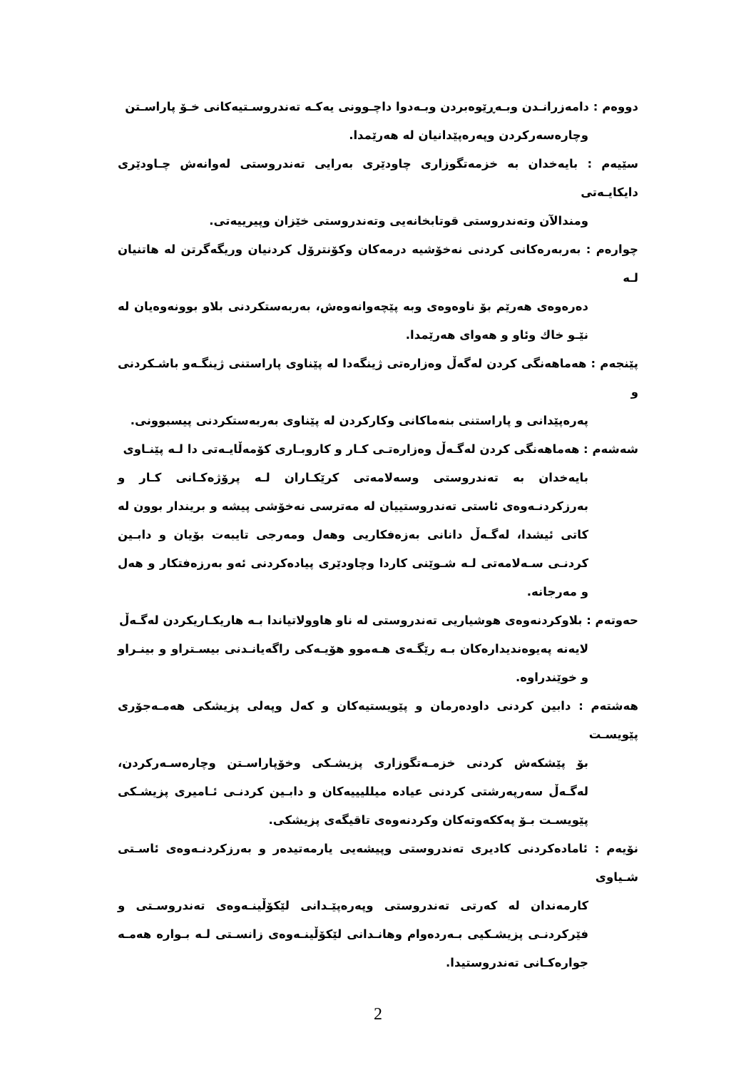دووەم : دامەزرانـدن وبـەڕێوەبردن وبـەدوا داچـوونی یەکـە تەندروسـتیەکانی خـۆ پاراسـتن
وچارەسەرکردن وپەرەپێدانیان لە هەرێمدا.
سێیەم : بایەخدان بە خزمەتگوزاری چاودێری بەرایی تەندروستی لەوانەش چـاودێری دایکایـەتی
ومندالآن وتەندروستی قوتابخانەیی وتەندروستی خێزان وپیرییەتی.
چوارەم : بەربەرەکانی کردنی نەخۆشیە درمەکان وکۆنترۆل کردنیان وریگەگرتن لە هاتنیان لـە
دەرەوەی هەرێم بۆ ناوەوەی وبە پێچەوانەوەش، بەربەستکردنی بلاو بوونەوەیان لە نێـو خاك وئاو و هەوای هەرێمدا.
پێنجەم : هەماهەنگی کردن لەگەڵ وەزارەتی ژینگەدا لە پێناوی پاراستنی ژینگـەو باشـکردنی و
پەرەپێدانی و پاراستنی بنەماکانی وکارکردن لە پێناوی بەربەستکردنی پیسبوونی.
شەشەم : هەماهەنگی کردن لەگـەڵ وەزارەتـی کـار و کاروبـاری کۆمەڵایـەتی دا لـە پێنـاوی
بایەخدان بە تەندروستی وسەلامەتی کرێکـاران لـە پرۆژەکـانی کـار و بەرزکردنـەوەی ئاستی تەندروستییان لە مەترسی نەخۆشی پیشە و بریندار بوون لە کاتی ئیشدا، لەگـەڵ دانانی بەزەفکاریی وهەل ومەرجی تایبەت بۆیان و دابـین کردنـی سـەلامەتی لـە شـوێنی کاردا وچاودێری پیادەکردنی ئەو بەرزەفتکار و هەل و مەرجانە.
حەوتەم : بلاوکردنەوەی هوشیاریی تەندروستی لە ناو هاوولاتیاندا بـە هاریکـاریکردن لەگـەڵ
لایەنە پەیوەندیدارەکان بـە رێگـەی هـەموو هۆیـەکی راگەیانـدنی بیسـتراو و بینـراو و خوێندراوە.
هەشتەم : دابین کردنی داودەرمان و پێویستیەکان و کەل وپەلی پزیشکی هەمـەجۆری پێویسـت
بۆ پێشکەش کردنی خزمـەتگوزاری پزیشـکی وخۆپاراسـتن وچارەسـەرکردن، لەگـەڵ سەرپەرشتی کردنی عیادە میللیییەکان و دابـین کردنـی ئـامیری پزیشـکی پێویسـت بـۆ پەککەوتەکان وکردنەوەی تاقیگەی پزیشکی.
نۆیەم : ئامادەکردنی کادیری تەندروستی وپیشەیی یارمەتیدەر و بەرزکردنـەوەی ئاسـتی شـیاوی
کارمەندان لە کەرتی تەندروستی وپەرەپێـدانی لێکۆڵینـەوەی تەندروسـتی و فێرکردنـی پزیشـکیی بـەردەوام وهانـدانی لێکۆڵینـەوەی زانسـتی لـە بـوارە هەمـە جوارەکـانی تەندروستیدا.
2